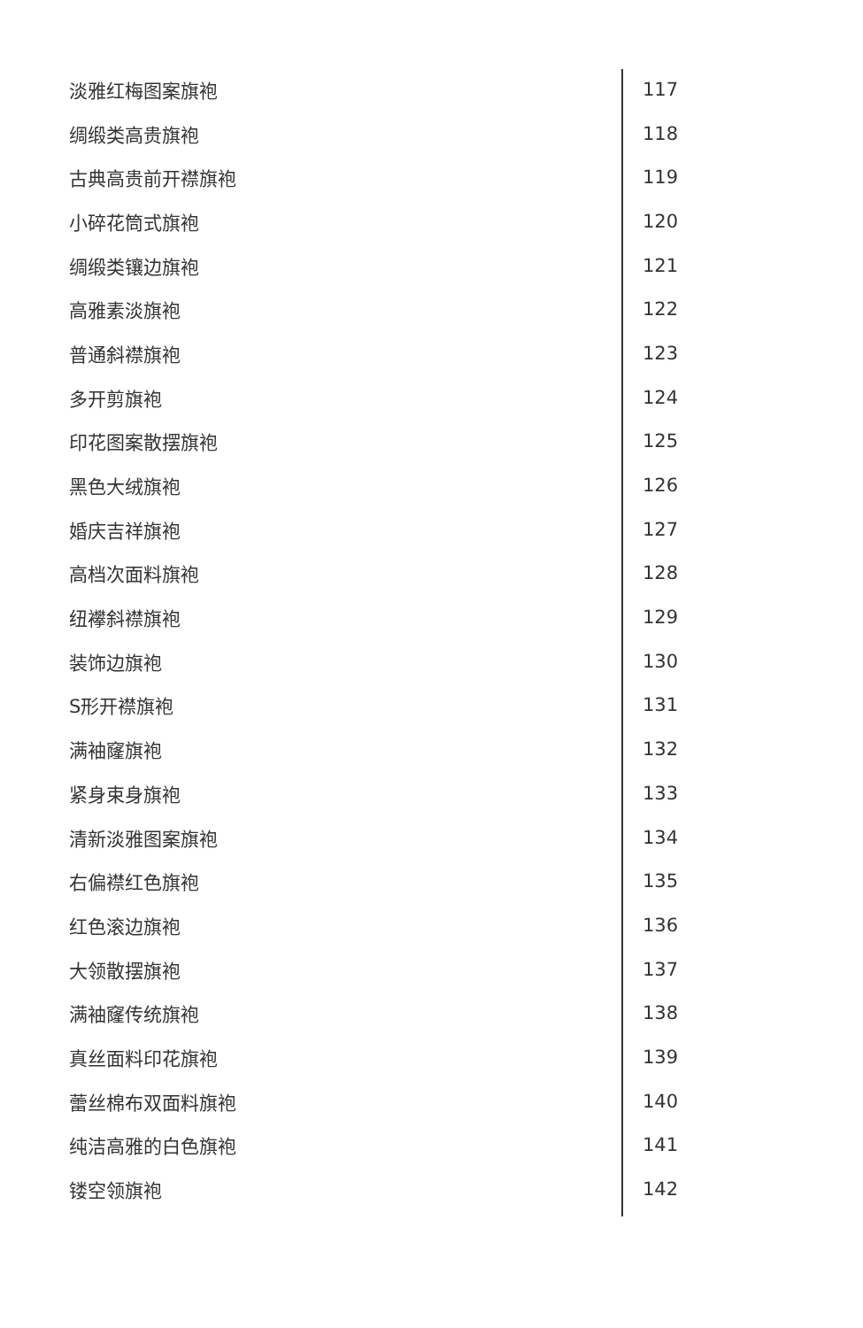| 淡雅红梅图案旗袍 | 117 |
| 绸缎类高贵旗袍 | 118 |
| 古典高贵前开襟旗袍 | 119 |
| 小碎花筒式旗袍 | 120 |
| 绸缎类镶边旗袍 | 121 |
| 高雅素淡旗袍 | 122 |
| 普通斜襟旗袍 | 123 |
| 多开剪旗袍 | 124 |
| 印花图案散摆旗袍 | 125 |
| 黑色大绒旗袍 | 126 |
| 婚庆吉祥旗袍 | 127 |
| 高档次面料旗袍 | 128 |
| 纽襻斜襟旗袍 | 129 |
| 装饰边旗袍 | 130 |
| S形开襟旗袍 | 131 |
| 满袖窿旗袍 | 132 |
| 紧身束身旗袍 | 133 |
| 清新淡雅图案旗袍 | 134 |
| 右偏襟红色旗袍 | 135 |
| 红色滚边旗袍 | 136 |
| 大领散摆旗袍 | 137 |
| 满袖窿传统旗袍 | 138 |
| 真丝面料印花旗袍 | 139 |
| 蕾丝棉布双面料旗袍 | 140 |
| 纯洁高雅的白色旗袍 | 141 |
| 镂空领旗袍 | 142 |